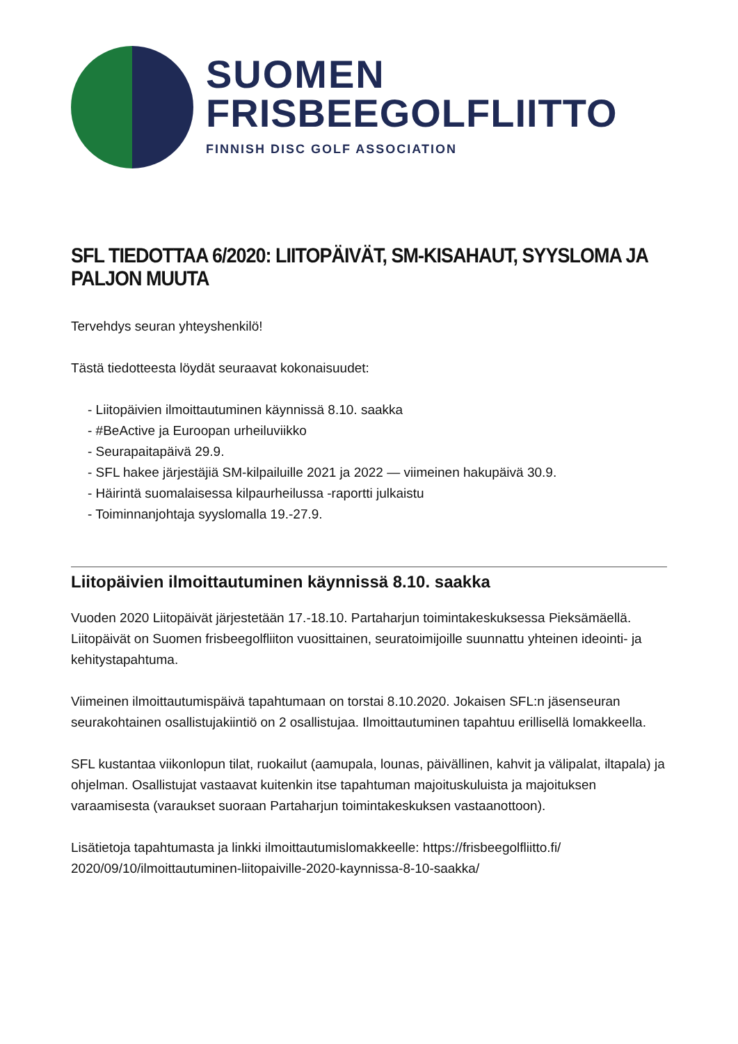SUOMEN
FRISBEEGOLFLIITTO
FINNISH DISC GOLF ASSOCIATION
SFL TIEDOTTAA 6/2020: LIITOPÄIVÄT, SM-KISAHAUT, SYYSLOMA JA PALJON MUUTA
Tervehdys seuran yhteyshenkilö!
Tästä tiedotteesta löydät seuraavat kokonaisuudet:
- Liitopäivien ilmoittautuminen käynnissä 8.10. saakka
- #BeActive ja Euroopan urheiluviikko
- Seurapaitapäivä 29.9.
- SFL hakee järjestäjiä SM-kilpailuille 2021 ja 2022 — viimeinen hakupäivä 30.9.
- Häirintä suomalaisessa kilpaurheilussa -raportti julkaistu
- Toiminnanjohtaja syyslomalla 19.-27.9.
Liitopäivien ilmoittautuminen käynnissä 8.10. saakka
Vuoden 2020 Liitopäivät järjestetään 17.-18.10. Partaharjun toimintakeskuksessa Pieksämäellä. Liitopäivät on Suomen frisbeegolfliiton vuosittainen, seuratoimijoille suunnattu yhteinen ideointi- ja kehitystapahtuma.
Viimeinen ilmoittautumispäivä tapahtumaan on torstai 8.10.2020. Jokaisen SFL:n jäsenseuran seurakohtainen osallistujakiintiö on 2 osallistujaa. Ilmoittautuminen tapahtuu erillisellä lomakkeella.
SFL kustantaa viikonlopun tilat, ruokailut (aamupala, lounas, päivällinen, kahvit ja välipalat, iltapala) ja ohjelman. Osallistujat vastaavat kuitenkin itse tapahtuman majoituskuluista ja majoituksen varaamisesta (varaukset suoraan Partaharjun toimintakeskuksen vastaanottoon).
Lisätietoja tapahtumasta ja linkki ilmoittautumislomakkeelle: https://frisbeegolfliitto.fi/ 2020/09/10/ilmoittautuminen-liitopaiville-2020-kaynnissa-8-10-saakka/